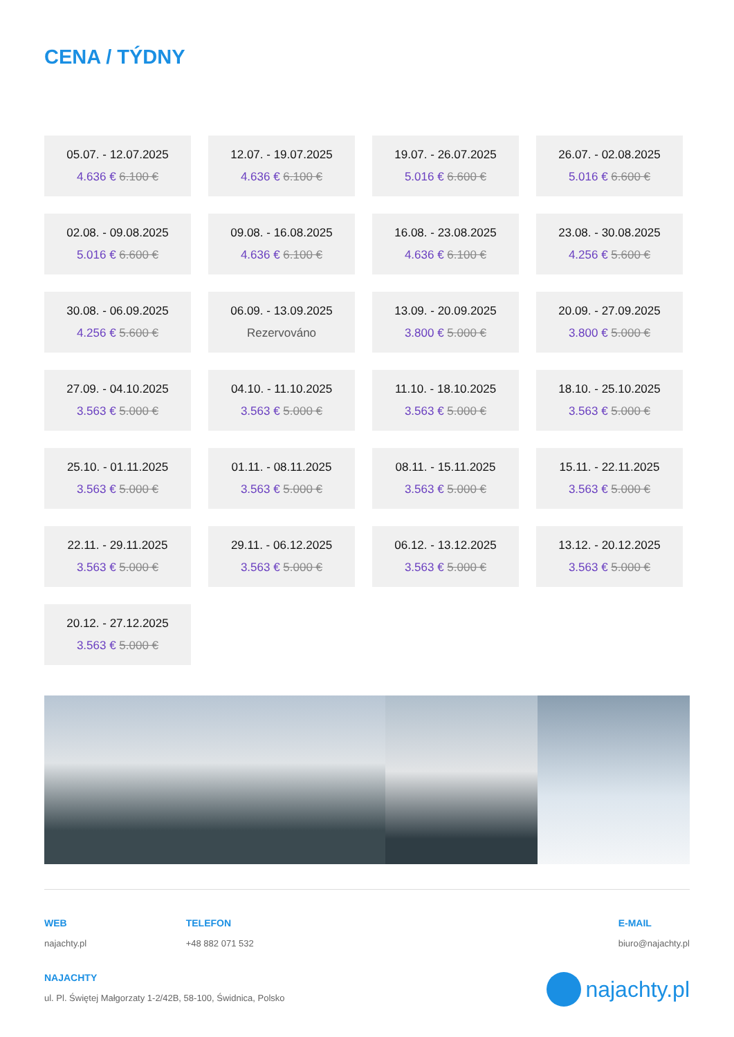CENA / TÝDNY
05.07. - 12.07.2025
4.636 € 6.100 €
12.07. - 19.07.2025
4.636 € 6.100 €
19.07. - 26.07.2025
5.016 € 6.600 €
26.07. - 02.08.2025
5.016 € 6.600 €
02.08. - 09.08.2025
5.016 € 6.600 €
09.08. - 16.08.2025
4.636 € 6.100 €
16.08. - 23.08.2025
4.636 € 6.100 €
23.08. - 30.08.2025
4.256 € 5.600 €
30.08. - 06.09.2025
4.256 € 5.600 €
06.09. - 13.09.2025
Rezervováno
13.09. - 20.09.2025
3.800 € 5.000 €
20.09. - 27.09.2025
3.800 € 5.000 €
27.09. - 04.10.2025
3.563 € 5.000 €
04.10. - 11.10.2025
3.563 € 5.000 €
11.10. - 18.10.2025
3.563 € 5.000 €
18.10. - 25.10.2025
3.563 € 5.000 €
25.10. - 01.11.2025
3.563 € 5.000 €
01.11. - 08.11.2025
3.563 € 5.000 €
08.11. - 15.11.2025
3.563 € 5.000 €
15.11. - 22.11.2025
3.563 € 5.000 €
22.11. - 29.11.2025
3.563 € 5.000 €
29.11. - 06.12.2025
3.563 € 5.000 €
06.12. - 13.12.2025
3.563 € 5.000 €
13.12. - 20.12.2025
3.563 € 5.000 €
20.12. - 27.12.2025
3.563 € 5.000 €
WEB
najachty.pl
TELEFON
+48 882 071 532
E-MAIL
biuro@najachty.pl
NAJACHTY
ul. Pl. Świętej Małgorzaty 1-2/42B, 58-100, Świdnica, Polsko
najachty.pl